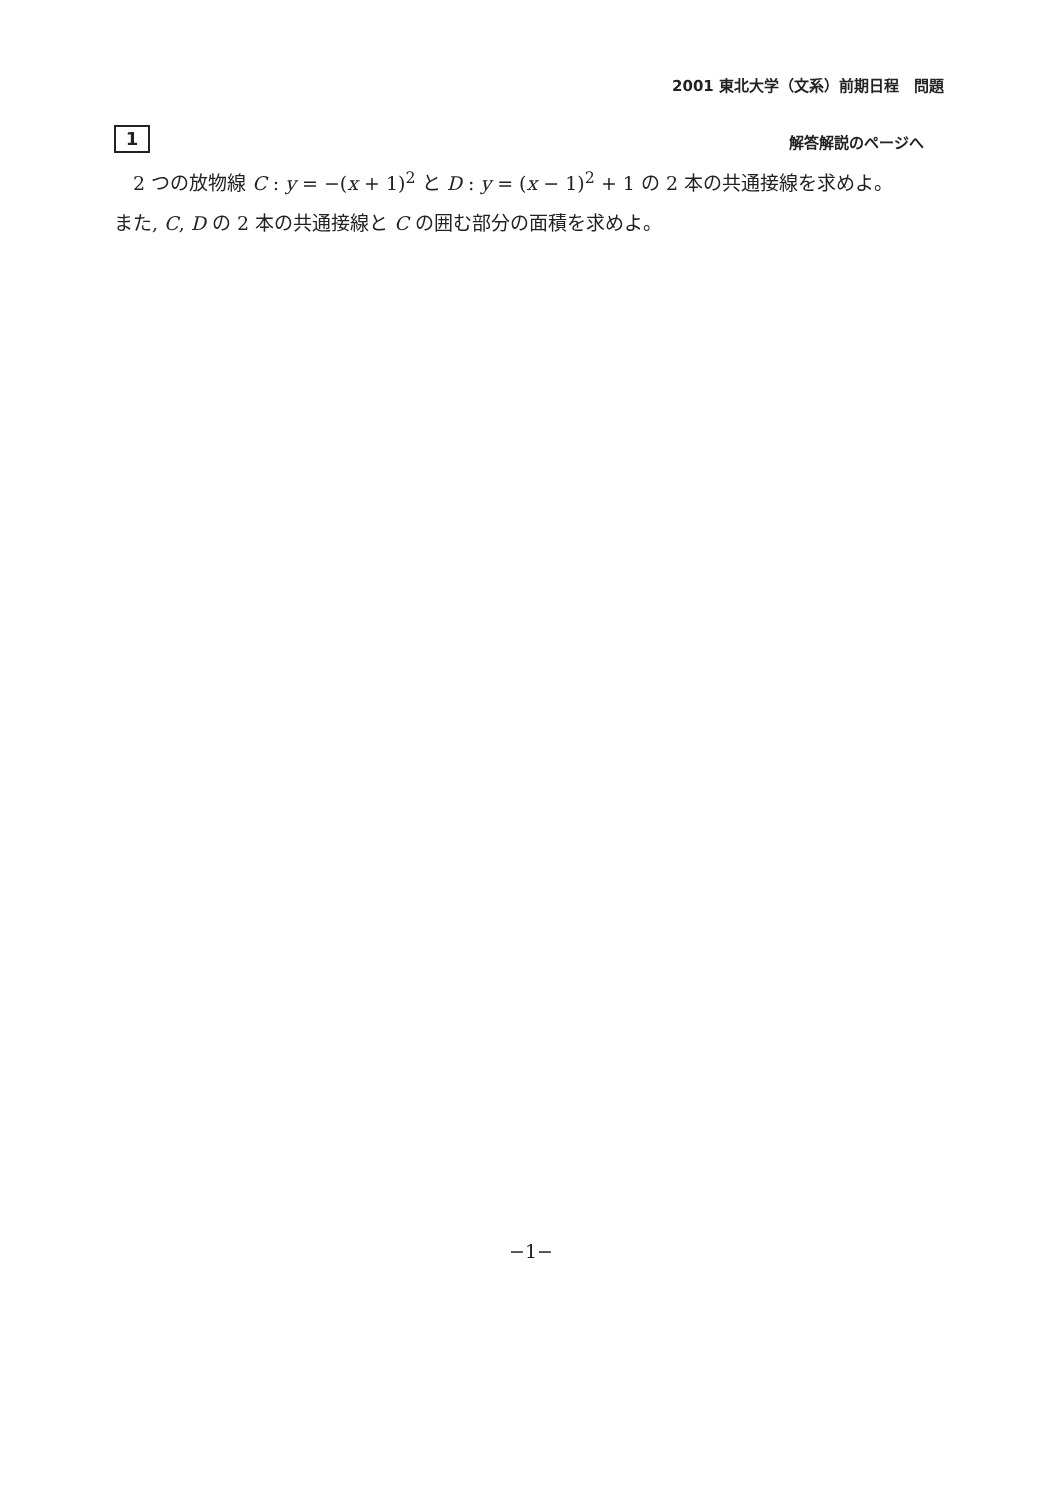2001 東北大学（文系）前期日程　問題
1 解答解説のページへ
　2 つの放物線 C : y = −(x + 1)<sup>2</sup> と D : y = (x − 1)<sup>2</sup> + 1 の 2 本の共通接線を求めよ。
また, C, D の 2 本の共通接線と C の囲む部分の面積を求めよ。
−1−